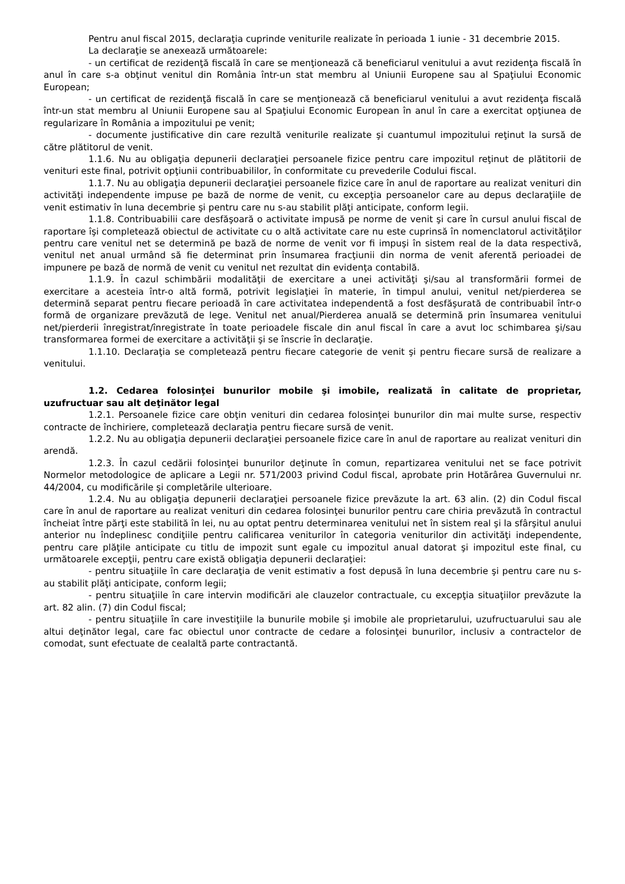Pentru anul fiscal 2015, declaraţia cuprinde veniturile realizate în perioada 1 iunie - 31 decembrie 2015.
La declaraţie se anexează următoarele:
- un certificat de rezidenţă fiscală în care se menţionează că beneficiarul venitului a avut rezidenţa fiscală în anul în care s-a obţinut venitul din România într-un stat membru al Uniunii Europene sau al Spaţiului Economic European;
- un certificat de rezidenţă fiscală în care se menţionează că beneficiarul venitului a avut rezidenţa fiscală într-un stat membru al Uniunii Europene sau al Spaţiului Economic European în anul în care a exercitat opţiunea de regularizare în România a impozitului pe venit;
- documente justificative din care rezultă veniturile realizate şi cuantumul impozitului reţinut la sursă de către plătitorul de venit.
1.1.6. Nu au obligaţia depunerii declaraţiei persoanele fizice pentru care impozitul reţinut de plătitorii de venituri este final, potrivit opţiunii contribuabililor, în conformitate cu prevederile Codului fiscal.
1.1.7. Nu au obligaţia depunerii declaraţiei persoanele fizice care în anul de raportare au realizat venituri din activităţi independente impuse pe bază de norme de venit, cu excepţia persoanelor care au depus declaraţiile de venit estimativ în luna decembrie şi pentru care nu s-au stabilit plăţi anticipate, conform legii.
1.1.8. Contribuabilii care desfăşoară o activitate impusă pe norme de venit şi care în cursul anului fiscal de raportare îşi completează obiectul de activitate cu o altă activitate care nu este cuprinsă în nomenclatorul activităţilor pentru care venitul net se determină pe bază de norme de venit vor fi impuşi în sistem real de la data respectivă, venitul net anual urmând să fie determinat prin însumarea fracţiunii din norma de venit aferentă perioadei de impunere pe bază de normă de venit cu venitul net rezultat din evidenţa contabilă.
1.1.9. În cazul schimbării modalităţii de exercitare a unei activităţi şi/sau al transformării formei de exercitare a acesteia într-o altă formă, potrivit legislaţiei în materie, în timpul anului, venitul net/pierderea se determină separat pentru fiecare perioadă în care activitatea independentă a fost desfăşurată de contribuabil într-o formă de organizare prevăzută de lege. Venitul net anual/Pierderea anuală se determină prin însumarea venitului net/pierderii înregistrat/înregistrate în toate perioadele fiscale din anul fiscal în care a avut loc schimbarea şi/sau transformarea formei de exercitare a activităţii şi se înscrie în declaraţie.
1.1.10. Declaraţia se completează pentru fiecare categorie de venit şi pentru fiecare sursă de realizare a venitului.
1.2. Cedarea folosinţei bunurilor mobile şi imobile, realizată în calitate de proprietar, uzufructuar sau alt deţinător legal
1.2.1. Persoanele fizice care obţin venituri din cedarea folosinţei bunurilor din mai multe surse, respectiv contracte de închiriere, completează declaraţia pentru fiecare sursă de venit.
1.2.2. Nu au obligaţia depunerii declaraţiei persoanele fizice care în anul de raportare au realizat venituri din arendă.
1.2.3. În cazul cedării folosinţei bunurilor deţinute în comun, repartizarea venitului net se face potrivit Normelor metodologice de aplicare a Legii nr. 571/2003 privind Codul fiscal, aprobate prin Hotărârea Guvernului nr. 44/2004, cu modificările şi completările ulterioare.
1.2.4. Nu au obligaţia depunerii declaraţiei persoanele fizice prevăzute la art. 63 alin. (2) din Codul fiscal care în anul de raportare au realizat venituri din cedarea folosinţei bunurilor pentru care chiria prevăzută în contractul încheiat între părţi este stabilită în lei, nu au optat pentru determinarea venitului net în sistem real şi la sfârşitul anului anterior nu îndeplinesc condiţiile pentru calificarea veniturilor în categoria veniturilor din activităţi independente, pentru care plăţile anticipate cu titlu de impozit sunt egale cu impozitul anual datorat şi impozitul este final, cu următoarele excepţii, pentru care există obligaţia depunerii declaraţiei:
- pentru situaţiile în care declaraţia de venit estimativ a fost depusă în luna decembrie şi pentru care nu s-au stabilit plăţi anticipate, conform legii;
- pentru situaţiile în care intervin modificări ale clauzelor contractuale, cu excepţia situaţiilor prevăzute la art. 82 alin. (7) din Codul fiscal;
- pentru situaţiile în care investiţiile la bunurile mobile şi imobile ale proprietarului, uzufructuarului sau ale altui deţinător legal, care fac obiectul unor contracte de cedare a folosinţei bunurilor, inclusiv a contractelor de comodat, sunt efectuate de cealaltă parte contractantă.